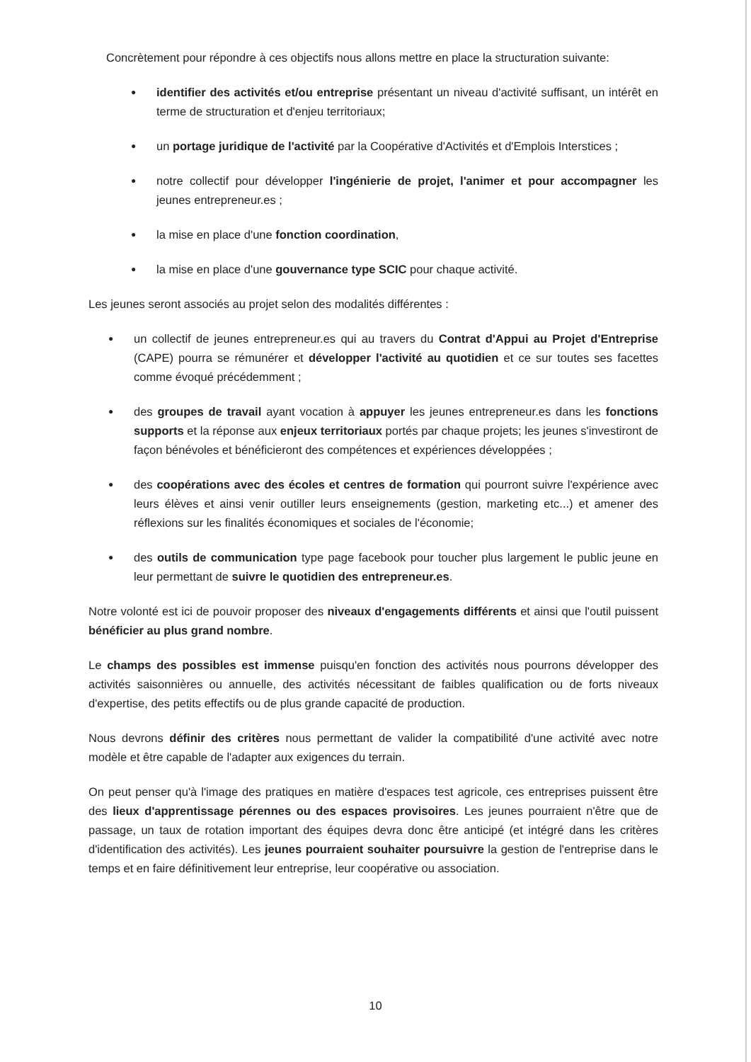Concrètement pour répondre à ces objectifs nous allons mettre en place la structuration suivante:
● identifier des activités et/ou entreprise présentant un niveau d'activité suffisant, un intérêt en terme de structuration et d'enjeu territoriaux;
● un portage juridique de l'activité par la Coopérative d'Activités et d'Emplois Interstices ;
● notre collectif pour développer l'ingénierie de projet, l'animer et pour accompagner les jeunes entrepreneur.es ;
● la mise en place d'une fonction coordination,
● la mise en place d'une gouvernance type SCIC pour chaque activité.
Les jeunes seront associés au projet selon des modalités différentes :
● un collectif de jeunes entrepreneur.es qui au travers du Contrat d'Appui au Projet d'Entreprise (CAPE) pourra se rémunérer et développer l'activité au quotidien et ce sur toutes ses facettes comme évoqué précédemment ;
● des groupes de travail ayant vocation à appuyer les jeunes entrepreneur.es dans les fonctions supports et la réponse aux enjeux territoriaux portés par chaque projets; les jeunes s'investiront de façon bénévoles et bénéficieront des compétences et expériences développées ;
● des coopérations avec des écoles et centres de formation qui pourront suivre l'expérience avec leurs élèves et ainsi venir outiller leurs enseignements (gestion, marketing etc...) et amener des réflexions sur les finalités économiques et sociales de l'économie;
● des outils de communication type page facebook pour toucher plus largement le public jeune en leur permettant de suivre le quotidien des entrepreneur.es.
Notre volonté est ici de pouvoir proposer des niveaux d'engagements différents et ainsi que l'outil puissent bénéficier au plus grand nombre.
Le champs des possibles est immense puisqu'en fonction des activités nous pourrons développer des activités saisonnières ou annuelle, des activités nécessitant de faibles qualification ou de forts niveaux d'expertise, des petits effectifs ou de plus grande capacité de production.
Nous devrons définir des critères nous permettant de valider la compatibilité d'une activité avec notre modèle et être capable de l'adapter aux exigences du terrain.
On peut penser qu'à l'image des pratiques en matière d'espaces test agricole, ces entreprises puissent être des lieux d'apprentissage pérennes ou des espaces provisoires. Les jeunes pourraient n'être que de passage, un taux de rotation important des équipes devra donc être anticipé (et intégré dans les critères d'identification des activités). Les jeunes pourraient souhaiter poursuivre la gestion de l'entreprise dans le temps et en faire définitivement leur entreprise, leur coopérative ou association.
10